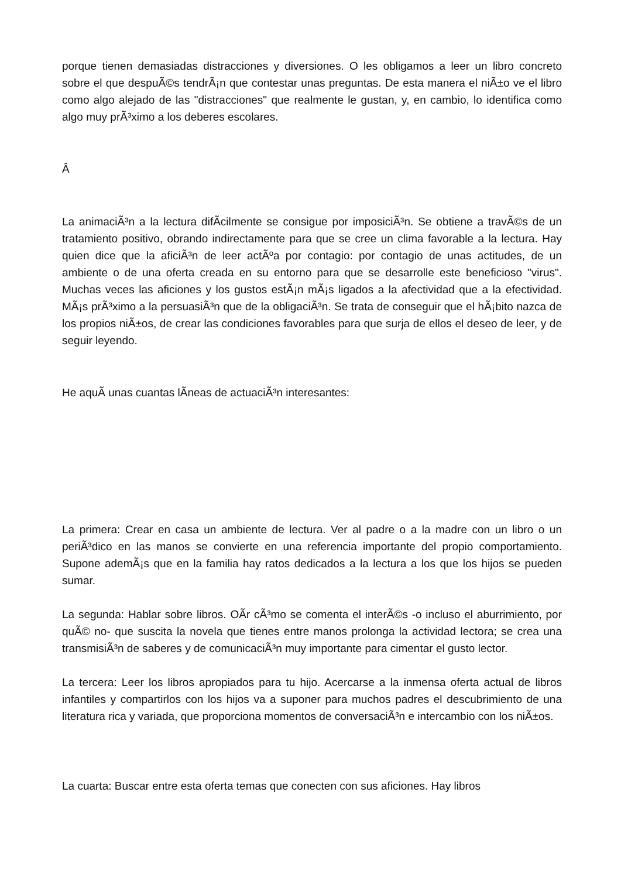porque tienen demasiadas distracciones y diversiones. O les obligamos a leer un libro concreto sobre el que despuÃ©s tendrÃ¡n que contestar unas preguntas. De esta manera el niÃ±o ve el libro como algo alejado de las "distracciones" que realmente le gustan, y, en cambio, lo identifica como algo muy prÃ³ximo a los deberes escolares.
Â
La animaciÃ³n a la lectura difÃ­cilmente se consigue por imposiciÃ³n. Se obtiene a travÃ©s de un tratamiento positivo, obrando indirectamente para que se cree un clima favorable a la lectura. Hay quien dice que la aficiÃ³n de leer actÃºa por contagio: por contagio de unas actitudes, de un ambiente o de una oferta creada en su entorno para que se desarrolle este beneficioso "virus". Muchas veces las aficiones y los gustos estÃ¡n mÃ¡s ligados a la afectividad que a la efectividad. MÃ¡s prÃ³ximo a la persuasiÃ³n que de la obligaciÃ³n. Se trata de conseguir que el hÃ¡bito nazca de los propios niÃ±os, de crear las condiciones favorables para que surja de ellos el deseo de leer, y de seguir leyendo.
He aquÃ­ unas cuantas lÃ­neas de actuaciÃ³n interesantes:
La primera: Crear en casa un ambiente de lectura. Ver al padre o a la madre con un libro o un periÃ³dico en las manos se convierte en una referencia importante del propio comportamiento. Supone ademÃ¡s que en la familia hay ratos dedicados a la lectura a los que los hijos se pueden sumar.
La segunda: Hablar sobre libros. OÃ­r cÃ³mo se comenta el interÃ©s -o incluso el aburrimiento, por quÃ© no- que suscita la novela que tienes entre manos prolonga la actividad lectora; se crea una transmisiÃ³n de saberes y de comunicaciÃ³n muy importante para cimentar el gusto lector.
La tercera: Leer los libros apropiados para tu hijo. Acercarse a la inmensa oferta actual de libros infantiles y compartirlos con los hijos va a suponer para muchos padres el descubrimiento de una literatura rica y variada, que proporciona momentos de conversaciÃ³n e intercambio con los niÃ±os.
La cuarta: Buscar entre esta oferta temas que conecten con sus aficiones. Hay libros